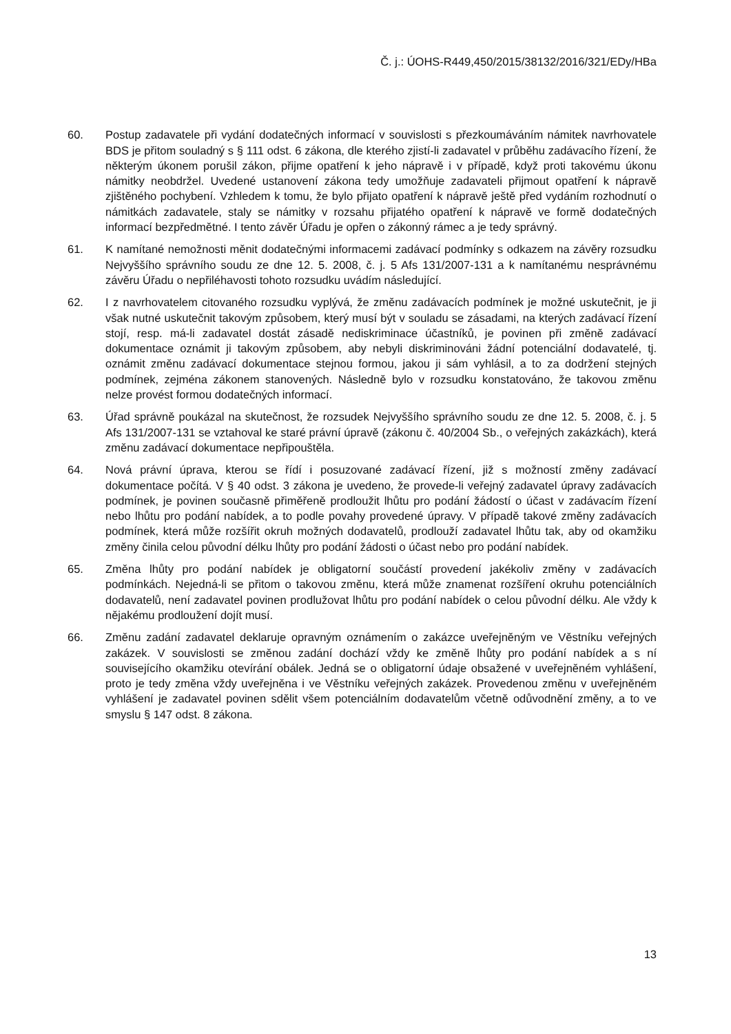Č. j.: ÚOHS-R449,450/2015/38132/2016/321/EDy/HBa
60. Postup zadavatele při vydání dodatečných informací v souvislosti s přezkoumáváním námitek navrhovatele BDS je přitom souladný s § 111 odst. 6 zákona, dle kterého zjistí-li zadavatel v průběhu zadávacího řízení, že některým úkonem porušil zákon, přijme opatření k jeho nápravě i v případě, když proti takovému úkonu námitky neobdržel. Uvedené ustanovení zákona tedy umožňuje zadavateli přijmout opatření k nápravě zjištěného pochybení. Vzhledem k tomu, že bylo přijato opatření k nápravě ještě před vydáním rozhodnutí o námitkách zadavatele, staly se námitky v rozsahu přijatého opatření k nápravě ve formě dodatečných informací bezpředmětné. I tento závěr Úřadu je opřen o zákonný rámec a je tedy správný.
61. K namítané nemožnosti měnit dodatečnými informacemi zadávací podmínky s odkazem na závěry rozsudku Nejvyššího správního soudu ze dne 12. 5. 2008, č. j. 5 Afs 131/2007-131 a k namítanému nesprávnému závěru Úřadu o nepřiléhavosti tohoto rozsudku uvádím následující.
62. I z navrhovatelem citovaného rozsudku vyplývá, že změnu zadávacích podmínek je možné uskutečnit, je ji však nutné uskutečnit takovým způsobem, který musí být v souladu se zásadami, na kterých zadávací řízení stojí, resp. má-li zadavatel dostát zásadě nediskriminace účastníků, je povinen při změně zadávací dokumentace oznámit ji takovým způsobem, aby nebyli diskriminováni žádní potenciální dodavatelé, tj. oznámit změnu zadávací dokumentace stejnou formou, jakou ji sám vyhlásil, a to za dodržení stejných podmínek, zejména zákonem stanovených. Následně bylo v rozsudku konstatováno, že takovou změnu nelze provést formou dodatečných informací.
63. Úřad správně poukázal na skutečnost, že rozsudek Nejvyššího správního soudu ze dne 12. 5. 2008, č. j. 5 Afs 131/2007-131 se vztahoval ke staré právní úpravě (zákonu č. 40/2004 Sb., o veřejných zakázkách), která změnu zadávací dokumentace nepřipouštěla.
64. Nová právní úprava, kterou se řídí i posuzované zadávací řízení, již s možností změny zadávací dokumentace počítá. V § 40 odst. 3 zákona je uvedeno, že provede-li veřejný zadavatel úpravy zadávacích podmínek, je povinen současně přiměřeně prodloužit lhůtu pro podání žádostí o účast v zadávacím řízení nebo lhůtu pro podání nabídek, a to podle povahy provedené úpravy. V případě takové změny zadávacích podmínek, která může rozšířit okruh možných dodavatelů, prodlouží zadavatel lhůtu tak, aby od okamžiku změny činila celou původní délku lhůty pro podání žádosti o účast nebo pro podání nabídek.
65. Změna lhůty pro podání nabídek je obligatorní součástí provedení jakékoliv změny v zadávacích podmínkách. Nejedná-li se přitom o takovou změnu, která může znamenat rozšíření okruhu potenciálních dodavatelů, není zadavatel povinen prodlužovat lhůtu pro podání nabídek o celou původní délku. Ale vždy k nějakému prodloužení dojít musí.
66. Změnu zadání zadavatel deklaruje opravným oznámením o zakázce uveřejněným ve Věstníku veřejných zakázek. V souvislosti se změnou zadání dochází vždy ke změně lhůty pro podání nabídek a s ní souvisejícího okamžiku otevírání obálek. Jedná se o obligatorní údaje obsažené v uveřejněném vyhlášení, proto je tedy změna vždy uveřejněna i ve Věstníku veřejných zakázek. Provedenou změnu v uveřejněném vyhlášení je zadavatel povinen sdělit všem potenciálním dodavatelům včetně odůvodnění změny, a to ve smyslu § 147 odst. 8 zákona.
13